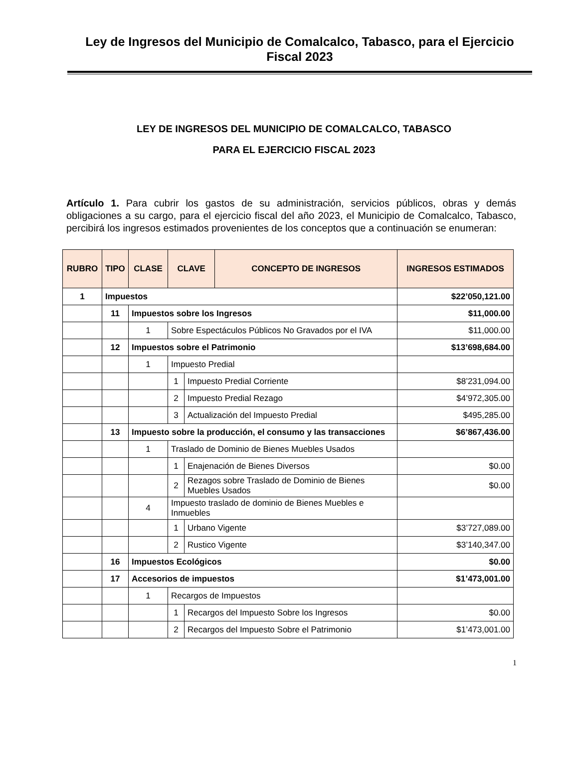Ley de Ingresos del Municipio de Comalcalco, Tabasco, para el Ejercicio Fiscal 2023
LEY DE INGRESOS DEL MUNICIPIO DE COMALCALCO, TABASCO
PARA EL EJERCICIO FISCAL 2023
Artículo 1. Para cubrir los gastos de su administración, servicios públicos, obras y demás obligaciones a su cargo, para el ejercicio fiscal del año 2023, el Municipio de Comalcalco, Tabasco, percibirá los ingresos estimados provenientes de los conceptos que a continuación se enumeran:
| RUBRO | TIPO | CLASE | CLAVE | | CONCEPTO DE INGRESOS | INGRESOS ESTIMADOS |
| --- | --- | --- | --- | --- | --- | --- |
| 1 | Impuestos | | | | | $22’050,121.00 |
| | 11 | Impuestos sobre los Ingresos | | | | $11,000.00 |
| | | 1 | Sobre Espectáculos Públicos No Gravados por el IVA | | | $11,000.00 |
| | 12 | Impuestos sobre el Patrimonio | | | | $13’698,684.00 |
| | | 1 | Impuesto Predial | | | |
| | | | 1 | Impuesto Predial Corriente | | $8’231,094.00 |
| | | | 2 | Impuesto Predial Rezago | | $4’972,305.00 |
| | | | 3 | Actualización del Impuesto Predial | | $495,285.00 |
| | 13 | Impuesto sobre la producción, el consumo y las transacciones | | | | $6’867,436.00 |
| | | 1 | Traslado de Dominio de Bienes Muebles Usados | | | |
| | | | 1 | Enajenación de Bienes Diversos | | $0.00 |
| | | | 2 | Rezagos sobre Traslado de Dominio de Bienes Muebles Usados | | $0.00 |
| | | 4 | Impuesto traslado de dominio de Bienes Muebles e Inmuebles | | | |
| | | | 1 | Urbano Vigente | | $3’727,089.00 |
| | | | 2 | Rustico Vigente | | $3’140,347.00 |
| | 16 | Impuestos Ecológicos | | | | $0.00 |
| | 17 | Accesorios de impuestos | | | | $1’473,001.00 |
| | | 1 | Recargos de Impuestos | | | |
| | | | 1 | Recargos del Impuesto Sobre los Ingresos | | $0.00 |
| | | | 2 | Recargos del Impuesto Sobre el Patrimonio | | $1’473,001.00 |
1